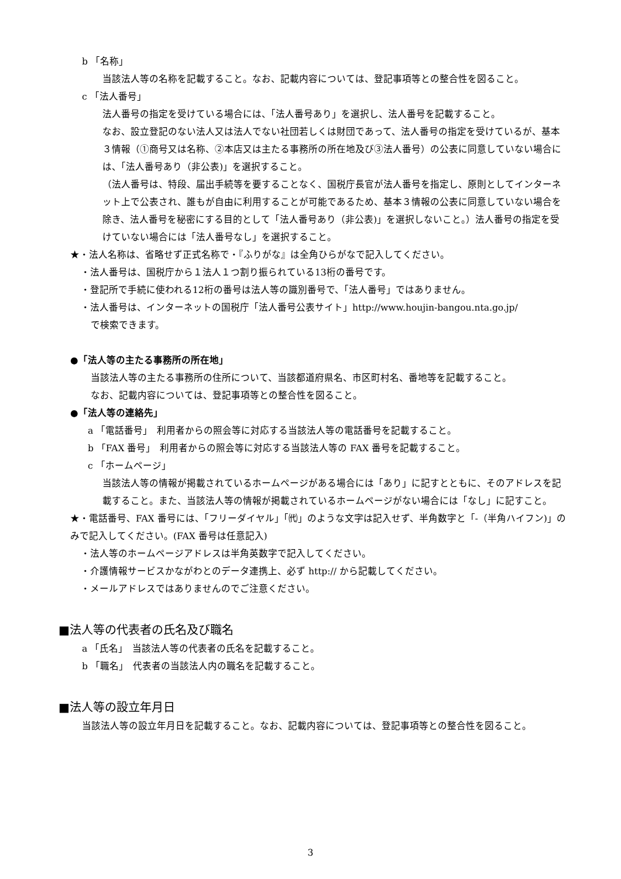b 「名称」
当該法人等の名称を記載すること。なお、記載内容については、登記事項等との整合性を図ること。
c 「法人番号」
法人番号の指定を受けている場合には、「法人番号あり」を選択し、法人番号を記載すること。
なお、設立登記のない法人又は法人でない社団若しくは財団であって、法人番号の指定を受けているが、基本３情報（①商号又は名称、②本店又は主たる事務所の所在地及び③法人番号）の公表に同意していない場合には、「法人番号あり（非公表)」を選択すること。
（法人番号は、特段、届出手続等を要することなく、国税庁長官が法人番号を指定し、原則としてインターネット上で公表され、誰もが自由に利用することが可能であるため、基本３情報の公表に同意していない場合を除き、法人番号を秘密にする目的として「法人番号あり（非公表)」を選択しないこと。）法人番号の指定を受けていない場合には「法人番号なし」を選択すること。
★・法人名称は、省略せず正式名称で・『ふりがな』は全角ひらがなで記入してください。
・法人番号は、国税庁から１法人１つ割り振られている13桁の番号です。
・登記所で手続に使われる12桁の番号は法人等の識別番号で、「法人番号」ではありません。
・法人番号は、インターネットの国税庁「法人番号公表サイト」http://www.houjin-bangou.nta.go.jp/
で検索できます。
●「法人等の主たる事務所の所在地」
当該法人等の主たる事務所の住所について、当該都道府県名、市区町村名、番地等を記載すること。
なお、記載内容については、登記事項等との整合性を図ること。
●「法人等の連絡先」
a 「電話番号」　利用者からの照会等に対応する当該法人等の電話番号を記載すること。
b 「FAX 番号」　利用者からの照会等に対応する当該法人等の FAX 番号を記載すること。
c 「ホームページ」
当該法人等の情報が掲載されているホームページがある場合には「あり」に記すとともに、そのアドレスを記載すること。また、当該法人等の情報が掲載されているホームページがない場合には「なし」に記すこと。
★・電話番号、FAX 番号には、「フリーダイヤル」「㈹」のような文字は記入せず、半角数字と「-（半角ハイフン)」のみで記入してください。(FAX 番号は任意記入)
・法人等のホームページアドレスは半角英数字で記入してください。
・介護情報サービスかながわとのデータ連携上、必ず http:// から記載してください。
・メールアドレスではありませんのでご注意ください。
■法人等の代表者の氏名及び職名
a 「氏名」　当該法人等の代表者の氏名を記載すること。
b 「職名」　代表者の当該法人内の職名を記載すること。
■法人等の設立年月日
当該法人等の設立年月日を記載すること。なお、記載内容については、登記事項等との整合性を図ること。
3